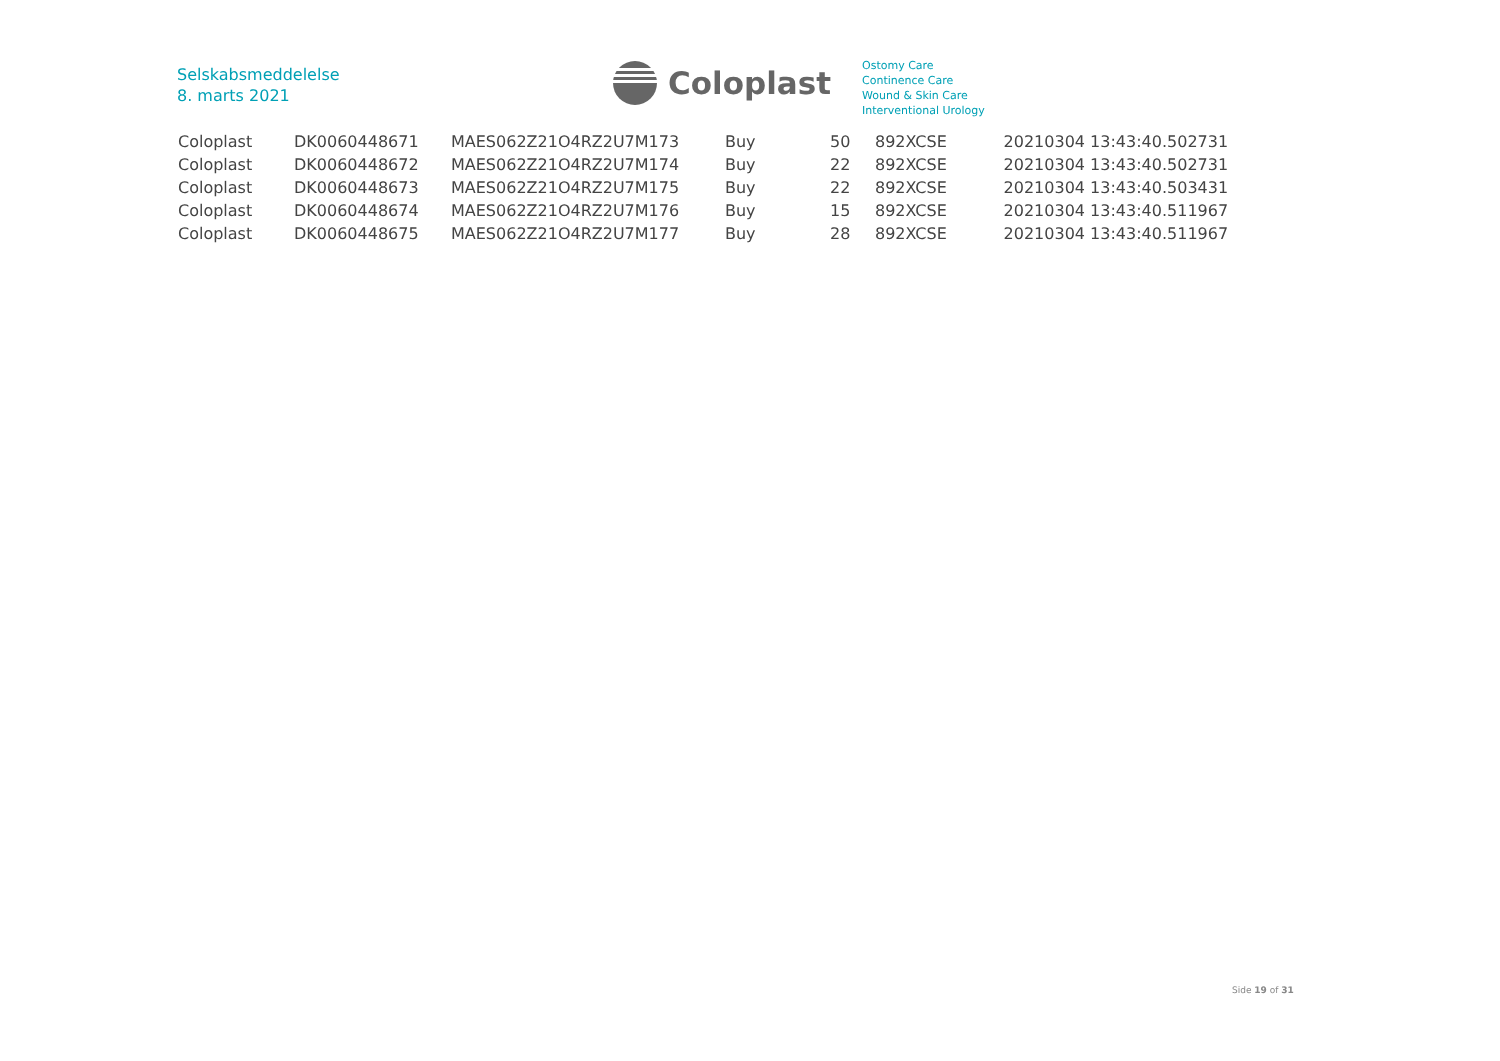Selskabsmeddelelse
8. marts 2021
Coloplast
Ostomy Care
Continence Care
Wound & Skin Care
Interventional Urology
| Coloplast | DK0060448671 | MAES062Z21O4RZ2U7M173 | Buy | 50 | 892 | XCSE | 20210304 13:43:40.502731 |
| Coloplast | DK0060448672 | MAES062Z21O4RZ2U7M174 | Buy | 22 | 892 | XCSE | 20210304 13:43:40.502731 |
| Coloplast | DK0060448673 | MAES062Z21O4RZ2U7M175 | Buy | 22 | 892 | XCSE | 20210304 13:43:40.503431 |
| Coloplast | DK0060448674 | MAES062Z21O4RZ2U7M176 | Buy | 15 | 892 | XCSE | 20210304 13:43:40.511967 |
| Coloplast | DK0060448675 | MAES062Z21O4RZ2U7M177 | Buy | 28 | 892 | XCSE | 20210304 13:43:40.511967 |
Side 19 of 31